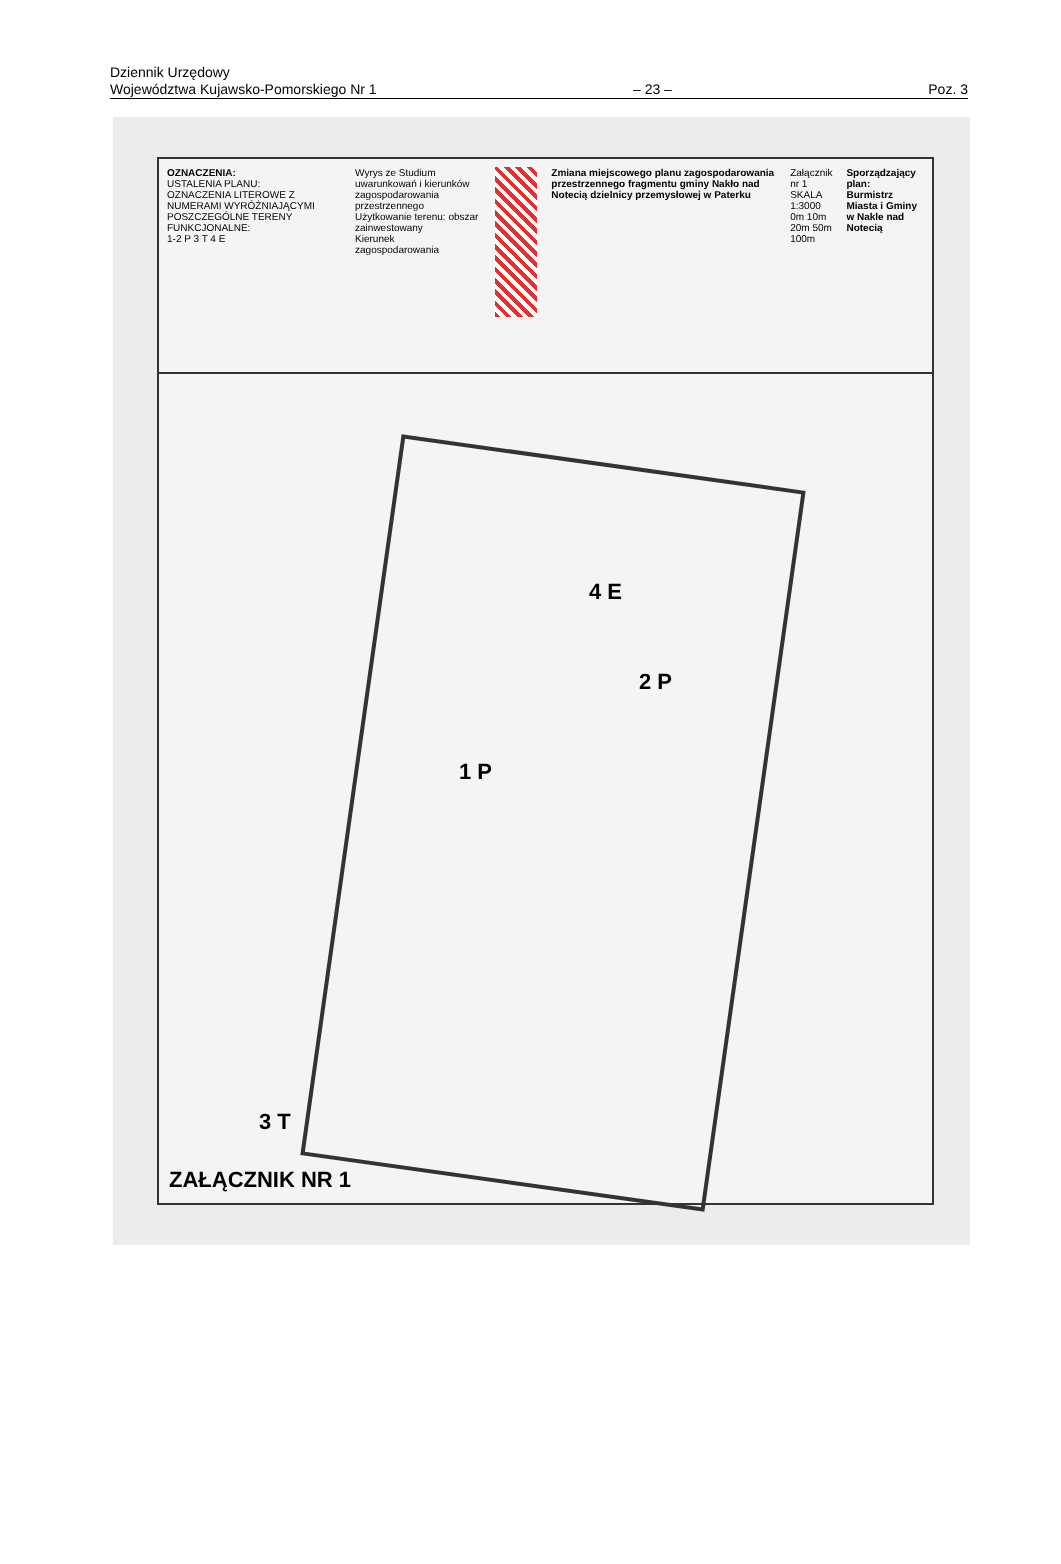Dziennik Urzędowy
Województwa Kujawsko-Pomorskiego Nr 1 – 23 – Poz. 3
OZNACZENIA:
USTALENIA PLANU:
OZNACZENIA LITEROWE Z NUMERAMI WYRÓŻNIAJĄCYMI POSZCZEGÓLNE TERENY FUNKCJONALNE:
1-2 P 3 T 4 E
Wyrys ze Studium uwarunkowań i kierunków zagospodarowania przestrzennego
Użytkowanie terenu: obszar zainwestowany
Kierunek zagospodarowania
Zmiana miejscowego planu zagospodarowania przestrzennego fragmentu gminy Nakło nad Notecią dzielnicy przemysłowej w Paterku
Załącznik nr 1
SKALA 1:3000
0m 10m 20m 50m 100m
Sporządzający plan:
Burmistrz Miasta i Gminy w Nakle nad Notecią
1 P
2 P
3 T
4 E
ZAŁĄCZNIK NR 1